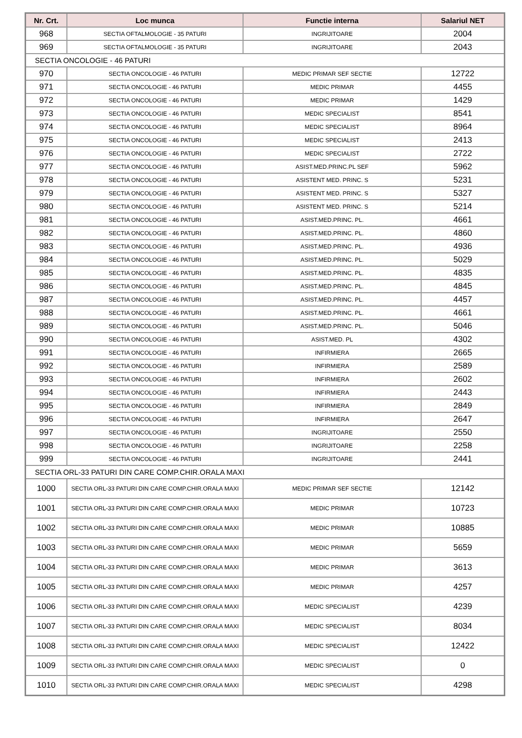| Nr. Crt. | Loc munca | Functie interna | Salariul NET |
| --- | --- | --- | --- |
| 968 | SECTIA OFTALMOLOGIE - 35 PATURI | INGRIJITOARE | 2004 |
| 969 | SECTIA OFTALMOLOGIE - 35 PATURI | INGRIJITOARE | 2043 |
| SECTIA ONCOLOGIE - 46 PATURI | | | |
| 970 | SECTIA ONCOLOGIE - 46 PATURI | MEDIC PRIMAR SEF SECTIE | 12722 |
| 971 | SECTIA ONCOLOGIE - 46 PATURI | MEDIC PRIMAR | 4455 |
| 972 | SECTIA ONCOLOGIE - 46 PATURI | MEDIC PRIMAR | 1429 |
| 973 | SECTIA ONCOLOGIE - 46 PATURI | MEDIC SPECIALIST | 8541 |
| 974 | SECTIA ONCOLOGIE - 46 PATURI | MEDIC SPECIALIST | 8964 |
| 975 | SECTIA ONCOLOGIE - 46 PATURI | MEDIC SPECIALIST | 2413 |
| 976 | SECTIA ONCOLOGIE - 46 PATURI | MEDIC SPECIALIST | 2722 |
| 977 | SECTIA ONCOLOGIE - 46 PATURI | ASIST.MED.PRINC.PL SEF | 5962 |
| 978 | SECTIA ONCOLOGIE - 46 PATURI | ASISTENT MED. PRINC. S | 5231 |
| 979 | SECTIA ONCOLOGIE - 46 PATURI | ASISTENT MED. PRINC. S | 5327 |
| 980 | SECTIA ONCOLOGIE - 46 PATURI | ASISTENT MED. PRINC. S | 5214 |
| 981 | SECTIA ONCOLOGIE - 46 PATURI | ASIST.MED.PRINC. PL. | 4661 |
| 982 | SECTIA ONCOLOGIE - 46 PATURI | ASIST.MED.PRINC. PL. | 4860 |
| 983 | SECTIA ONCOLOGIE - 46 PATURI | ASIST.MED.PRINC. PL. | 4936 |
| 984 | SECTIA ONCOLOGIE - 46 PATURI | ASIST.MED.PRINC. PL. | 5029 |
| 985 | SECTIA ONCOLOGIE - 46 PATURI | ASIST.MED.PRINC. PL. | 4835 |
| 986 | SECTIA ONCOLOGIE - 46 PATURI | ASIST.MED.PRINC. PL. | 4845 |
| 987 | SECTIA ONCOLOGIE - 46 PATURI | ASIST.MED.PRINC. PL. | 4457 |
| 988 | SECTIA ONCOLOGIE - 46 PATURI | ASIST.MED.PRINC. PL. | 4661 |
| 989 | SECTIA ONCOLOGIE - 46 PATURI | ASIST.MED.PRINC. PL. | 5046 |
| 990 | SECTIA ONCOLOGIE - 46 PATURI | ASIST.MED. PL | 4302 |
| 991 | SECTIA ONCOLOGIE - 46 PATURI | INFIRMIERA | 2665 |
| 992 | SECTIA ONCOLOGIE - 46 PATURI | INFIRMIERA | 2589 |
| 993 | SECTIA ONCOLOGIE - 46 PATURI | INFIRMIERA | 2602 |
| 994 | SECTIA ONCOLOGIE - 46 PATURI | INFIRMIERA | 2443 |
| 995 | SECTIA ONCOLOGIE - 46 PATURI | INFIRMIERA | 2849 |
| 996 | SECTIA ONCOLOGIE - 46 PATURI | INFIRMIERA | 2647 |
| 997 | SECTIA ONCOLOGIE - 46 PATURI | INGRIJITOARE | 2550 |
| 998 | SECTIA ONCOLOGIE - 46 PATURI | INGRIJITOARE | 2258 |
| 999 | SECTIA ONCOLOGIE - 46 PATURI | INGRIJITOARE | 2441 |
| SECTIA ORL-33 PATURI DIN CARE COMP.CHIR.ORALA MAXI | | | |
| 1000 | SECTIA ORL-33 PATURI DIN CARE COMP.CHIR.ORALA MAXI | MEDIC PRIMAR SEF SECTIE | 12142 |
| 1001 | SECTIA ORL-33 PATURI DIN CARE COMP.CHIR.ORALA MAXI | MEDIC PRIMAR | 10723 |
| 1002 | SECTIA ORL-33 PATURI DIN CARE COMP.CHIR.ORALA MAXI | MEDIC PRIMAR | 10885 |
| 1003 | SECTIA ORL-33 PATURI DIN CARE COMP.CHIR.ORALA MAXI | MEDIC PRIMAR | 5659 |
| 1004 | SECTIA ORL-33 PATURI DIN CARE COMP.CHIR.ORALA MAXI | MEDIC PRIMAR | 3613 |
| 1005 | SECTIA ORL-33 PATURI DIN CARE COMP.CHIR.ORALA MAXI | MEDIC PRIMAR | 4257 |
| 1006 | SECTIA ORL-33 PATURI DIN CARE COMP.CHIR.ORALA MAXI | MEDIC SPECIALIST | 4239 |
| 1007 | SECTIA ORL-33 PATURI DIN CARE COMP.CHIR.ORALA MAXI | MEDIC SPECIALIST | 8034 |
| 1008 | SECTIA ORL-33 PATURI DIN CARE COMP.CHIR.ORALA MAXI | MEDIC SPECIALIST | 12422 |
| 1009 | SECTIA ORL-33 PATURI DIN CARE COMP.CHIR.ORALA MAXI | MEDIC SPECIALIST | 0 |
| 1010 | SECTIA ORL-33 PATURI DIN CARE COMP.CHIR.ORALA MAXI | MEDIC SPECIALIST | 4298 |